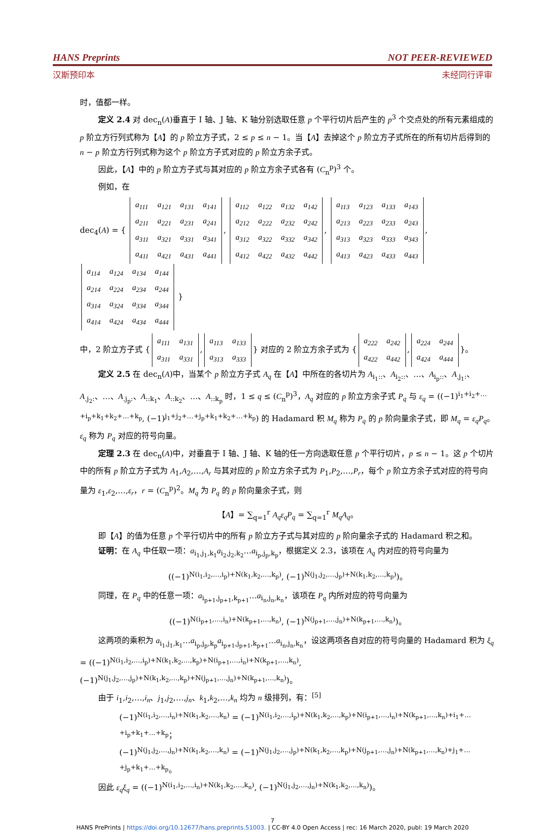HANS Preprints NOT PEER-REVIEWED
汉斯预印本 未经同行评审
时，值都一样。
定义 2.4 对 dec<sub>n</sub>(A)垂直于 I 轴、J 轴、K 轴分别选取任意 p 个平行切片后产生的 p<sup>3</sup> 个交点处的所有元素组成的 p 阶立方行列式称为【A】的 p 阶立方子式，2 ≤ p ≤ n − 1。当【A】去掉这个 p 阶立方子式所在的所有切片后得到的 n − p 阶立方行列式称为这个 p 阶立方子式对应的 p 阶立方余子式。
因此，【A】中的 p 阶立方子式与其对应的 p 阶立方余子式各有 (C<sub>n</sub><sup>p</sup>)<sup>3</sup> 个。
例如，在
dec<sub>4</sub>(A) = {
| a<sub>111</sub> | a<sub>121</sub> | a<sub>131</sub> | a<sub>141</sub> |
| a<sub>211</sub> | a<sub>221</sub> | a<sub>231</sub> | a<sub>241</sub> |
| a<sub>311</sub> | a<sub>321</sub> | a<sub>331</sub> | a<sub>341</sub> |
| a<sub>411</sub> | a<sub>421</sub> | a<sub>431</sub> | a<sub>441</sub> |
,
| a<sub>112</sub> | a<sub>122</sub> | a<sub>132</sub> | a<sub>142</sub> |
| a<sub>212</sub> | a<sub>222</sub> | a<sub>232</sub> | a<sub>242</sub> |
| a<sub>312</sub> | a<sub>322</sub> | a<sub>332</sub> | a<sub>342</sub> |
| a<sub>412</sub> | a<sub>422</sub> | a<sub>432</sub> | a<sub>442</sub> |
,
| a<sub>113</sub> | a<sub>123</sub> | a<sub>133</sub> | a<sub>143</sub> |
| a<sub>213</sub> | a<sub>223</sub> | a<sub>233</sub> | a<sub>243</sub> |
| a<sub>313</sub> | a<sub>323</sub> | a<sub>333</sub> | a<sub>343</sub> |
| a<sub>413</sub> | a<sub>423</sub> | a<sub>433</sub> | a<sub>443</sub> |
,
| a<sub>114</sub> | a<sub>124</sub> | a<sub>134</sub> | a<sub>144</sub> |
| a<sub>214</sub> | a<sub>224</sub> | a<sub>234</sub> | a<sub>244</sub> |
| a<sub>314</sub> | a<sub>324</sub> | a<sub>334</sub> | a<sub>344</sub> |
| a<sub>414</sub> | a<sub>424</sub> | a<sub>434</sub> | a<sub>444</sub> |
}
中，2 阶立方子式 {
| a<sub>111</sub> | a<sub>131</sub> |
| a<sub>311</sub> | a<sub>331</sub> |
,
| a<sub>113</sub> | a<sub>133</sub> |
| a<sub>313</sub> | a<sub>333</sub> |
} 对应的 2 阶立方余子式为 {
| a<sub>222</sub> | a<sub>242</sub> |
| a<sub>422</sub> | a<sub>442</sub> |
,
| a<sub>224</sub> | a<sub>244</sub> |
| a<sub>424</sub> | a<sub>444</sub> |
}。
定义 2.5 在 dec<sub>n</sub>(A)中，当某个 p 阶立方子式 A<sub>q</sub> 在【A】中所在的各切片为 A<sub>i<sub>1</sub>::</sub>、A<sub>i<sub>2</sub>::</sub>、…、A<sub>i<sub>p</sub>::</sub>、A<sub>.j<sub>1</sub>:</sub>、A<sub>.j<sub>2</sub>:</sub>、…、A<sub>.j<sub>p</sub>:</sub>、A<sub>::k<sub>1</sub></sub>、A<sub>::k<sub>2</sub></sub>、…、A<sub>::k<sub>p</sub></sub> 时，1 ≤ q ≤ (C<sub>n</sub><sup>p</sup>)<sup>3</sup>，A<sub>q</sub> 对应的 p 阶立方余子式 P<sub>q</sub> 与 ε<sub>q</sub> = ((−1)<sup>i<sub>1</sub>+i<sub>2</sub>+…+i<sub>p</sub>+k<sub>1</sub>+k<sub>2</sub>+…+k<sub>p</sub></sup>, (−1)<sup>j<sub>1</sub>+j<sub>2</sub>+…+j<sub>p</sub>+k<sub>1</sub>+k<sub>2</sub>+…+k<sub>p</sub></sup>) 的 Hadamard 积 M<sub>q</sub> 称为 P<sub>q</sub> 的 p 阶向量余子式，即 M<sub>q</sub> = ε<sub>q</sub>P<sub>q</sub>。ε<sub>q</sub> 称为 P<sub>q</sub> 对应的符号向量。
定理 2.3 在 dec<sub>n</sub>(A)中，对垂直于 I 轴、J 轴、K 轴的任一方向选取任意 p 个平行切片，p ≤ n − 1。这 p 个切片中的所有 p 阶立方子式为 A<sub>1</sub>,A<sub>2</sub>,…,A<sub>r</sub> 与其对应的 p 阶立方余子式为 P<sub>1</sub>,P<sub>2</sub>,…,P<sub>r</sub>，每个 p 阶立方余子式对应的符号向量为 ε<sub>1</sub>,ε<sub>2</sub>,…,ε<sub>r</sub>，r = (C<sub>n</sub><sup>p</sup>)<sup>2</sup>。M<sub>q</sub> 为 P<sub>q</sub> 的 p 阶向量余子式，则
【A】= ∑<sub>q=1</sub><sup>r</sup> A<sub>q</sub>ε<sub>q</sub>P<sub>q</sub> = ∑<sub>q=1</sub><sup>r</sup> M<sub>q</sub>A<sub>q</sub>。
即【A】的值为任意 p 个平行切片中的所有 p 阶立方子式与其对应的 p 阶向量余子式的 Hadamard 积之和。
证明：在 A<sub>q</sub> 中任取一项：a<sub>i<sub>1</sub>,j<sub>1</sub>,k<sub>1</sub></sub>a<sub>i<sub>2</sub>,j<sub>2</sub>,k<sub>2</sub></sub>…a<sub>i<sub>p</sub>,j<sub>p</sub>,k<sub>p</sub></sub>，根据定义 2.3，该项在 A<sub>q</sub> 内对应的符号向量为
((−1)<sup>N(i<sub>1</sub>,i<sub>2</sub>,…,i<sub>p</sub>)+N(k<sub>1</sub>,k<sub>2</sub>,…,k<sub>p</sub>)</sup>, (−1)<sup>N(j<sub>1</sub>,j<sub>2</sub>,…,j<sub>p</sub>)+N(k<sub>1</sub>,k<sub>2</sub>,…,k<sub>p</sub>)</sup>)。
同理，在 P<sub>q</sub> 中的任意一项：a<sub>i<sub>p+1</sub>,j<sub>p+1</sub>,k<sub>p+1</sub></sub>…a<sub>i<sub>n</sub>,j<sub>n</sub>,k<sub>n</sub></sub>，该项在 P<sub>q</sub> 内所对应的符号向量为
((−1)<sup>N(i<sub>p+1</sub>,…,i<sub>n</sub>)+N(k<sub>p+1</sub>,…,k<sub>n</sub>)</sup>, (−1)<sup>N(j<sub>p+1</sub>,…,j<sub>n</sub>)+N(k<sub>p+1</sub>,…,k<sub>n</sub>)</sup>)。
这两项的乘积为 a<sub>i<sub>1</sub>,j<sub>1</sub>,k<sub>1</sub></sub>…a<sub>i<sub>p</sub>,j<sub>p</sub>,k<sub>p</sub></sub>a<sub>i<sub>p+1</sub>,j<sub>p+1</sub>,k<sub>p+1</sub></sub>…a<sub>i<sub>n</sub>,j<sub>n</sub>,k<sub>n</sub></sub>，设这两项各自对应的符号向量的 Hadamard 积为 ξ<sub>q</sub> = ((−1)<sup>N(i<sub>1</sub>,i<sub>2</sub>,…,i<sub>p</sub>)+N(k<sub>1</sub>,k<sub>2</sub>,…,k<sub>p</sub>)+N(i<sub>p+1</sub>,…,i<sub>n</sub>)+N(k<sub>p+1</sub>,…,k<sub>n</sub>)</sup>, (−1)<sup>N(j<sub>1</sub>,j<sub>2</sub>,…,j<sub>p</sub>)+N(k<sub>1</sub>,k<sub>2</sub>,…,k<sub>p</sub>)+N(j<sub>p+1</sub>,…,j<sub>n</sub>)+N(k<sub>p+1</sub>,…,k<sub>n</sub>)</sup>)。
由于 i<sub>1</sub>,i<sub>2</sub>,…,i<sub>n</sub>、j<sub>1</sub>,j<sub>2</sub>,…,j<sub>n</sub>、k<sub>1</sub>,k<sub>2</sub>,…,k<sub>n</sub> 均为 n 级排列，有：<sup>[5]</sup>
(−1)<sup>N(i<sub>1</sub>,i<sub>2</sub>,…,i<sub>n</sub>)+N(k<sub>1</sub>,k<sub>2</sub>,…,k<sub>n</sub>)</sup> = (−1)<sup>N(i<sub>1</sub>,i<sub>2</sub>,…,i<sub>p</sub>)+N(k<sub>1</sub>,k<sub>2</sub>,…,k<sub>p</sub>)+N(i<sub>p+1</sub>,…,i<sub>n</sub>)+N(k<sub>p+1</sub>,…,k<sub>n</sub>)+i<sub>1</sub>+…+i<sub>p</sub>+k<sub>1</sub>+…+k<sub>p</sub></sup>；
(−1)<sup>N(j<sub>1</sub>,j<sub>2</sub>,…,j<sub>n</sub>)+N(k<sub>1</sub>,k<sub>2</sub>,…,k<sub>n</sub>)</sup> = (−1)<sup>N(j<sub>1</sub>,j<sub>2</sub>,…,j<sub>p</sub>)+N(k<sub>1</sub>,k<sub>2</sub>,…,k<sub>p</sub>)+N(j<sub>p+1</sub>,…,j<sub>n</sub>)+N(k<sub>p+1</sub>,…,k<sub>n</sub>)+j<sub>1</sub>+…+j<sub>p</sub>+k<sub>1</sub>+…+k<sub>p</sub></sup>。
因此 ε<sub>q</sub>ξ<sub>q</sub> = ((−1)<sup>N(i<sub>1</sub>,i<sub>2</sub>,…,i<sub>n</sub>)+N(k<sub>1</sub>,k<sub>2</sub>,…,k<sub>n</sub>)</sup>, (−1)<sup>N(j<sub>1</sub>,j<sub>2</sub>,…,j<sub>n</sub>)+N(k<sub>1</sub>,k<sub>2</sub>,…,k<sub>n</sub>)</sup>)。
7
HANS PrePrints | https://doi.org/10.12677/hans.preprints.51003. | CC-BY 4.0 Open Access | rec: 16 March 2020, publ: 19 March 2020